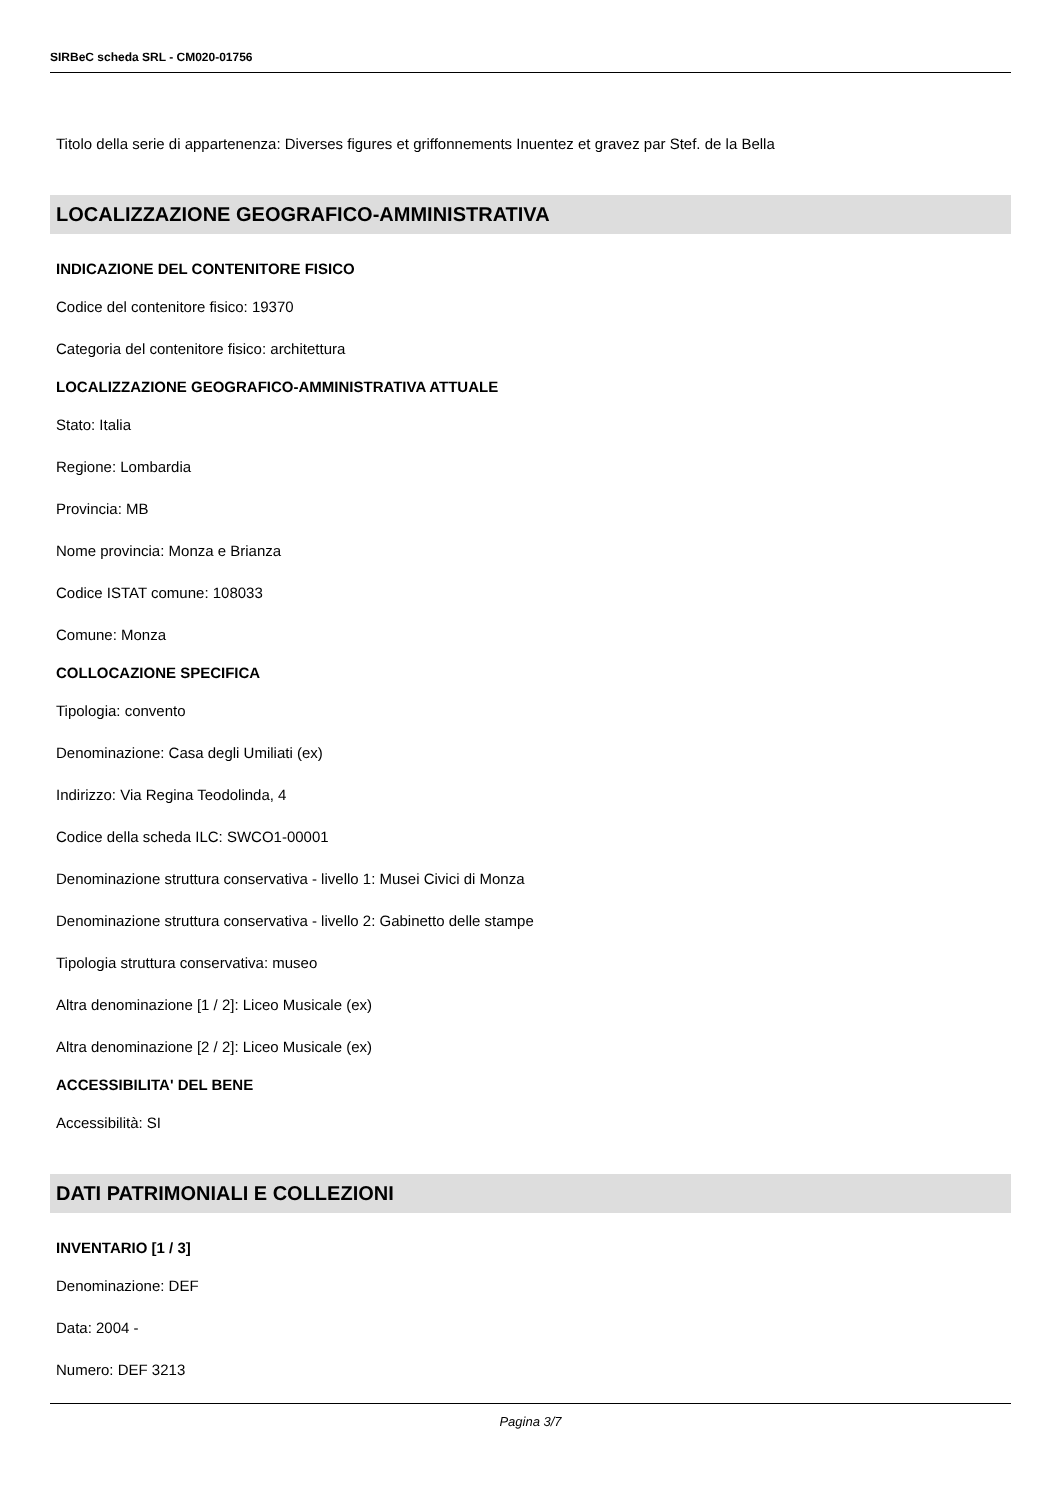SIRBeC scheda SRL - CM020-01756
Titolo della serie di appartenenza: Diverses figures et griffonnements Inuentez et gravez par Stef. de la Bella
LOCALIZZAZIONE GEOGRAFICO-AMMINISTRATIVA
INDICAZIONE DEL CONTENITORE FISICO
Codice del contenitore fisico: 19370
Categoria del contenitore fisico: architettura
LOCALIZZAZIONE GEOGRAFICO-AMMINISTRATIVA ATTUALE
Stato: Italia
Regione: Lombardia
Provincia: MB
Nome provincia: Monza e Brianza
Codice ISTAT comune: 108033
Comune: Monza
COLLOCAZIONE SPECIFICA
Tipologia: convento
Denominazione: Casa degli Umiliati (ex)
Indirizzo: Via Regina Teodolinda, 4
Codice della scheda ILC: SWCO1-00001
Denominazione struttura conservativa - livello 1: Musei Civici di Monza
Denominazione struttura conservativa - livello 2: Gabinetto delle stampe
Tipologia struttura conservativa: museo
Altra denominazione [1 / 2]: Liceo Musicale (ex)
Altra denominazione [2 / 2]: Liceo Musicale (ex)
ACCESSIBILITA' DEL BENE
Accessibilità: SI
DATI PATRIMONIALI E COLLEZIONI
INVENTARIO [1 / 3]
Denominazione: DEF
Data: 2004 -
Numero: DEF 3213
Pagina 3/7